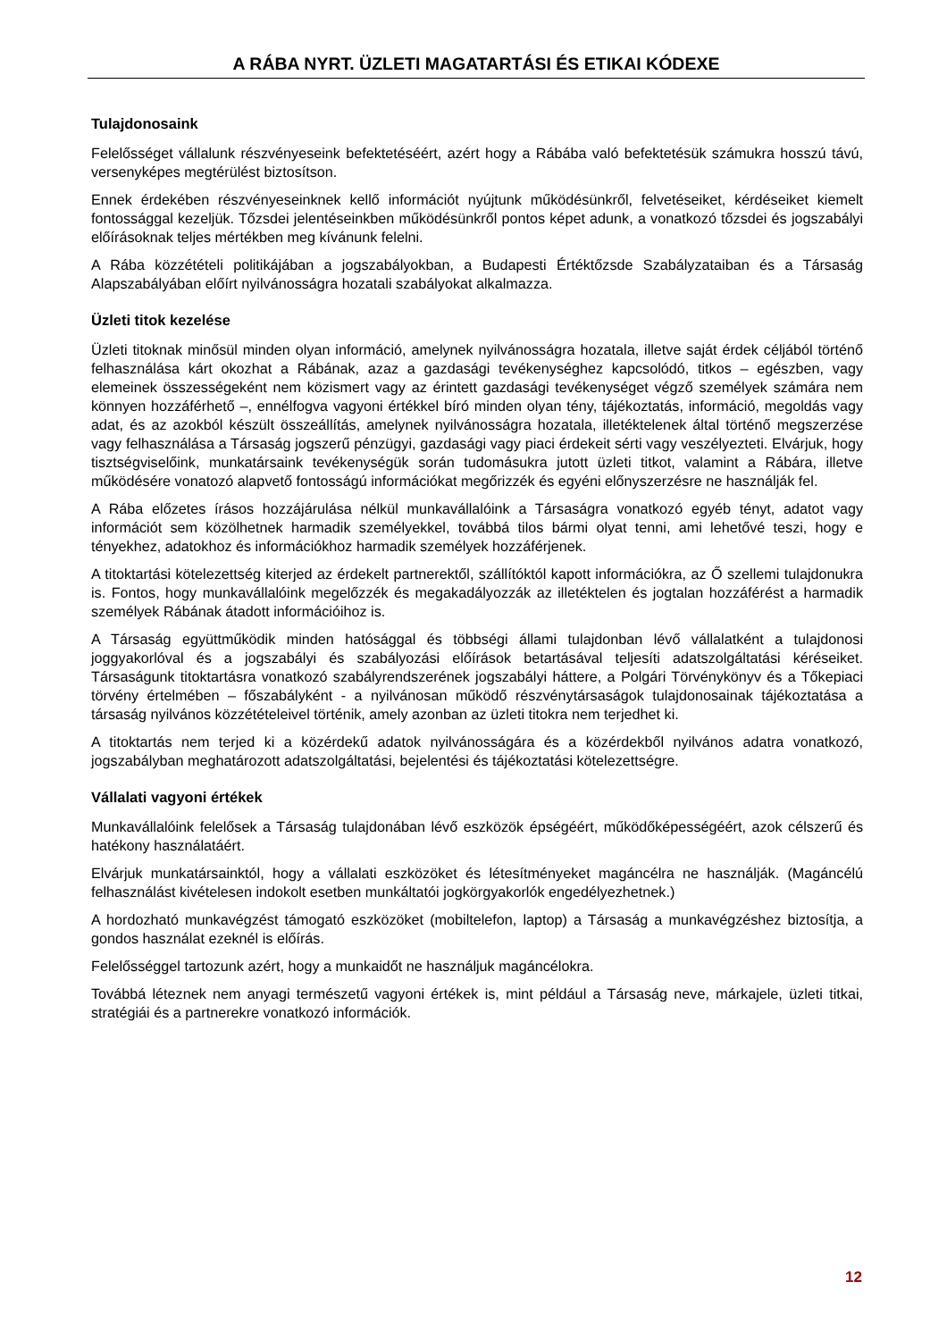A RÁBA NYRT. ÜZLETI MAGATARTÁSI ÉS ETIKAI KÓDEXE
Tulajdonosaink
Felelősséget vállalunk részvényeseink befektetéséért, azért hogy a Rábába való befektetésük számukra hosszú távú, versenyképes megtérülést biztosítson.
Ennek érdekében részvényeseinknek kellő információt nyújtunk működésünkről, felvetéseiket, kérdéseiket kiemelt fontossággal kezeljük. Tőzsdei jelentéseinkben működésünkről pontos képet adunk, a vonatkozó tőzsdei és jogszabályi előírásoknak teljes mértékben meg kívánunk felelni.
A Rába közzétételi politikájában a jogszabályokban, a Budapesti Értéktőzsde Szabályzataiban és a Társaság Alapszabályában előírt nyilvánosságra hozatali szabályokat alkalmazza.
Üzleti titok kezelése
Üzleti titoknak minősül minden olyan információ, amelynek nyilvánosságra hozatala, illetve saját érdek céljából történő felhasználása kárt okozhat a Rábának, azaz a gazdasági tevékenységhez kapcsolódó, titkos – egészben, vagy elemeinek összességeként nem közismert vagy az érintett gazdasági tevékenységet végző személyek számára nem könnyen hozzáférhető –, ennélfogva vagyoni értékkel bíró minden olyan tény, tájékoztatás, információ, megoldás vagy adat, és az azokból készült összeállítás, amelynek nyilvánosságra hozatala, illetéktelenek által történő megszerzése vagy felhasználása a Társaság jogszerű pénzügyi, gazdasági vagy piaci érdekeit sérti vagy veszélyezteti. Elvárjuk, hogy tisztségviselőink, munkatársaink tevékenységük során tudomásukra jutott üzleti titkot, valamint a Rábára, illetve működésére vonatozó alapvető fontosságú információkat megőrizzék és egyéni előnyszerzésre ne használják fel.
A Rába előzetes írásos hozzájárulása nélkül munkavállalóink a Társaságra vonatkozó egyéb tényt, adatot vagy információt sem közölhetnek harmadik személyekkel, továbbá tilos bármi olyat tenni, ami lehetővé teszi, hogy e tényekhez, adatokhoz és információkhoz harmadik személyek hozzáférjenek.
A titoktartási kötelezettség kiterjed az érdekelt partnerektől, szállítóktól kapott információkra, az Ő szellemi tulajdonukra is. Fontos, hogy munkavállalóink megelőzzék és megakadályozzák az illetéktelen és jogtalan hozzáférést a harmadik személyek Rábának átadott információihoz is.
A Társaság együttműködik minden hatósággal és többségi állami tulajdonban lévő vállalatként a tulajdonosi joggyakorlóval és a jogszabályi és szabályozási előírások betartásával teljesíti adatszolgáltatási kéréseiket. Társaságunk titoktartásra vonatkozó szabályrendszerének jogszabályi háttere, a Polgári Törvénykönyv és a Tőkepiaci törvény értelmében – főszabályként - a nyilvánosan működő részvénytársaságok tulajdonosainak tájékoztatása a társaság nyilvános közzétételeivel történik, amely azonban az üzleti titokra nem terjedhet ki.
A titoktartás nem terjed ki a közérdekű adatok nyilvánosságára és a közérdekből nyilvános adatra vonatkozó, jogszabályban meghatározott adatszolgáltatási, bejelentési és tájékoztatási kötelezettségre.
Vállalati vagyoni értékek
Munkavállalóink felelősek a Társaság tulajdonában lévő eszközök épségéért, működőképességéért, azok célszerű és hatékony használatáért.
Elvárjuk munkatársainktól, hogy a vállalati eszközöket és létesítményeket magáncélra ne használják. (Magáncélú felhasználást kivételesen indokolt esetben munkáltatói jogkörgyakorlók engedélyezhetnek.)
A hordozható munkavégzést támogató eszközöket (mobiltelefon, laptop) a Társaság a munkavégzéshez biztosítja, a gondos használat ezeknél is előírás.
Felelősséggel tartozunk azért, hogy a munkaidőt ne használjuk magáncélokra.
Továbbá léteznek nem anyagi természetű vagyoni értékek is, mint például a Társaság neve, márkajele, üzleti titkai, stratégiái és a partnerekre vonatkozó információk.
12